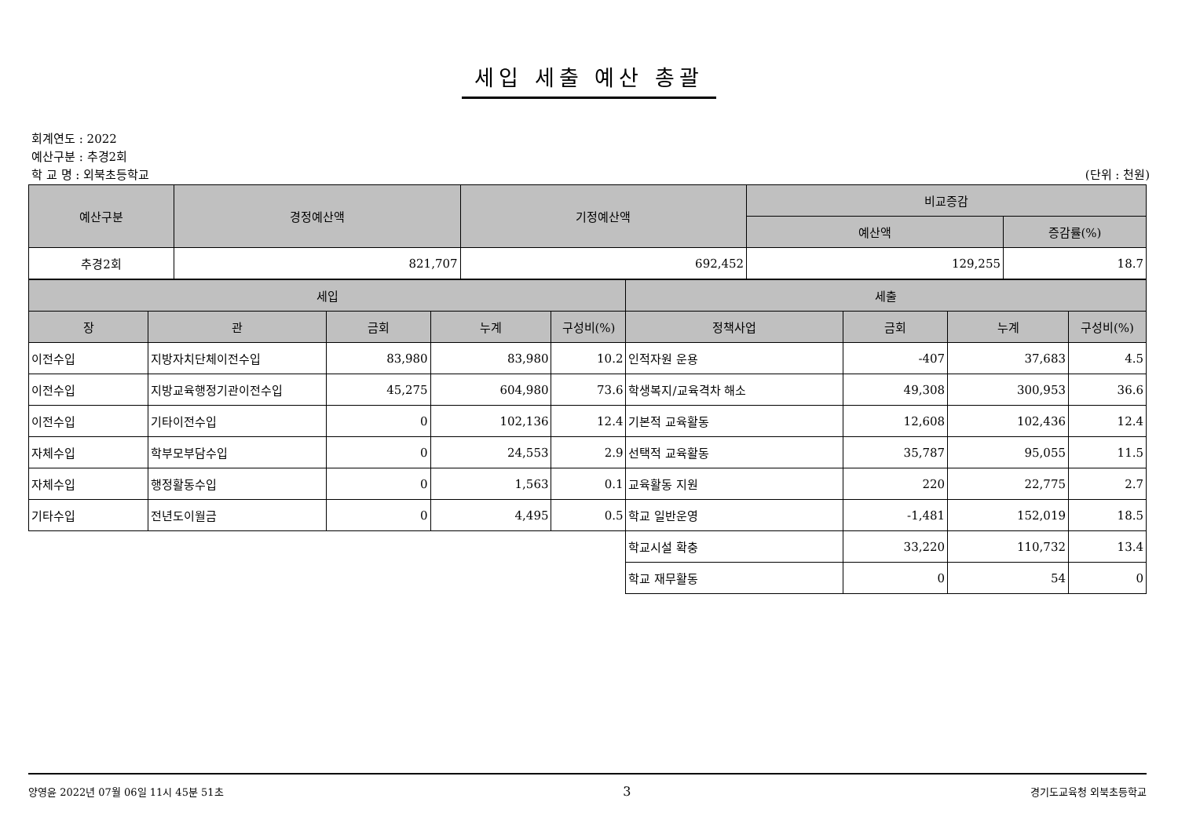세입 세출 예산 총괄
회계연도 : 2022
예산구분 : 추경2회
학 교 명 : 외북초등학교 (단위 : 천원)
| 예산구분 | 경정예산액 | 기정예산액 | 비교증감 | |
| --- | --- | --- | --- | --- |
| | | | 예산액 | 증감률(%) |
| 추경2회 | 821,707 | 692,452 | 129,255 | 18.7 |
| 세입 | | | | | 세출 | | | |
| --- | --- | --- | --- | --- | --- | --- | --- | --- |
| 장 | 관 | 금회 | 누계 | 구성비(%) | 정책사업 | 금회 | 누계 | 구성비(%) |
| 이전수입 | 지방자치단체이전수입 | 83,980 | 83,980 | 10.2 | 인적자원 운용 | -407 | 37,683 | 4.5 |
| 이전수입 | 지방교육행정기관이전수입 | 45,275 | 604,980 | 73.6 | 학생복지/교육격차 해소 | 49,308 | 300,953 | 36.6 |
| 이전수입 | 기타이전수입 | 0 | 102,136 | 12.4 | 기본적 교육활동 | 12,608 | 102,436 | 12.4 |
| 자체수입 | 학부모부담수입 | 0 | 24,553 | 2.9 | 선택적 교육활동 | 35,787 | 95,055 | 11.5 |
| 자체수입 | 행정활동수입 | 0 | 1,563 | 0.1 | 교육활동 지원 | 220 | 22,775 | 2.7 |
| 기타수입 | 전년도이월금 | 0 | 4,495 | 0.5 | 학교 일반운영 | -1,481 | 152,019 | 18.5 |
| | | | | | 학교시설 확충 | 33,220 | 110,732 | 13.4 |
| | | | | | 학교 재무활동 | 0 | 54 | 0 |
양영윤 2022년 07월 06일 11시 45분 51초 3 경기도교육청 외북초등학교